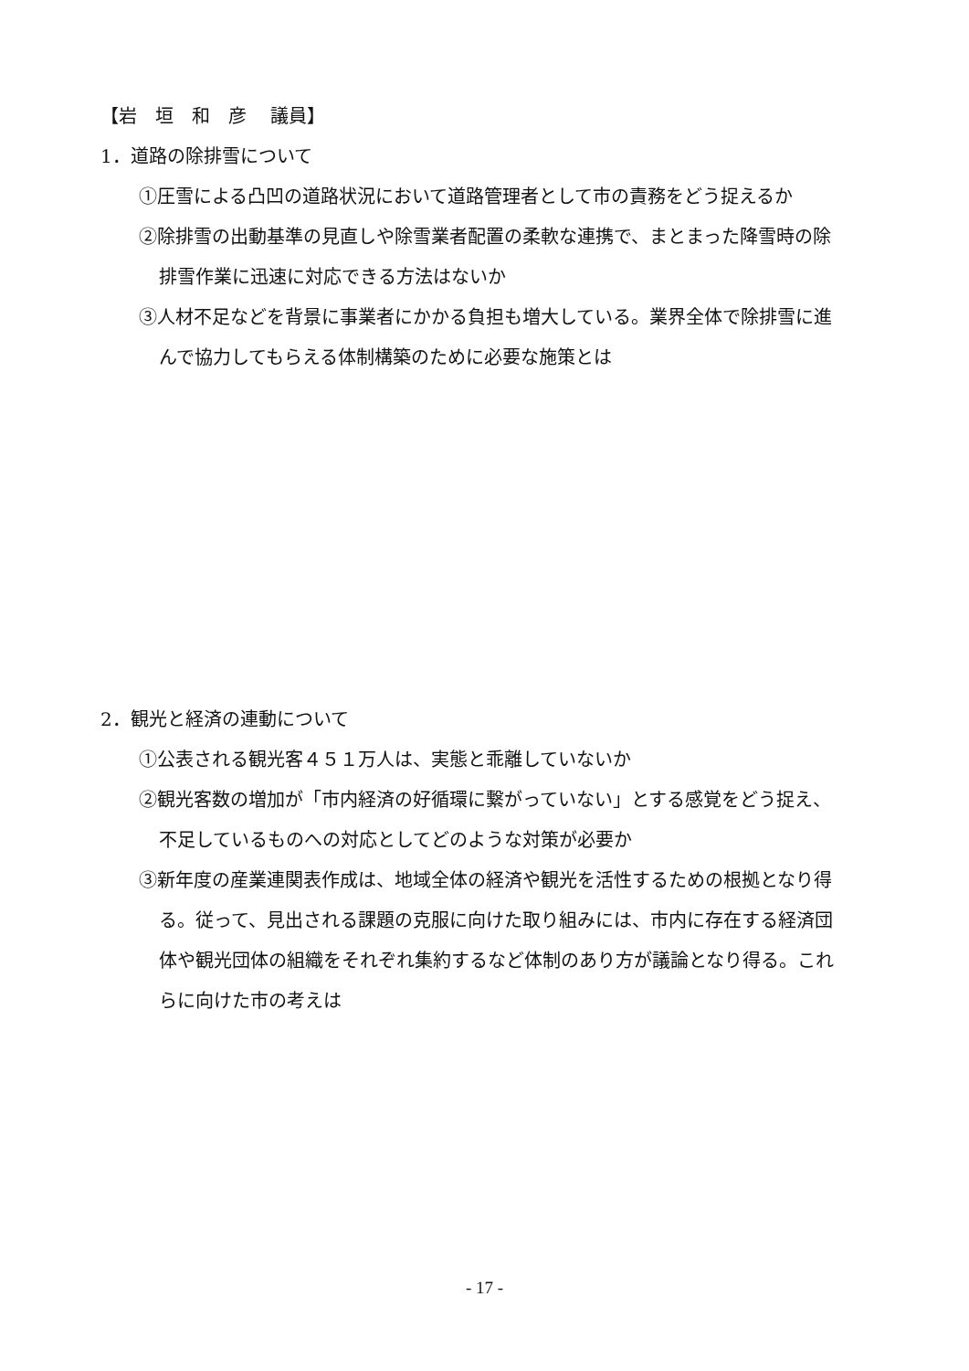【岩　垣　和　彦　 議員】
1．道路の除排雪について
①圧雪による凸凹の道路状況において道路管理者として市の責務をどう捉えるか
②除排雪の出動基準の見直しや除雪業者配置の柔軟な連携で、まとまった降雪時の除
排雪作業に迅速に対応できる方法はないか
③人材不足などを背景に事業者にかかる負担も増大している。業界全体で除排雪に進
んで協力してもらえる体制構築のために必要な施策とは
2．観光と経済の連動について
①公表される観光客４５１万人は、実態と乖離していないか
②観光客数の増加が「市内経済の好循環に繋がっていない」とする感覚をどう捉え、
不足しているものへの対応としてどのような対策が必要か
③新年度の産業連関表作成は、地域全体の経済や観光を活性するための根拠となり得
る。従って、見出される課題の克服に向けた取り組みには、市内に存在する経済団
体や観光団体の組織をそれぞれ集約するなど体制のあり方が議論となり得る。これ
らに向けた市の考えは
- 17 -